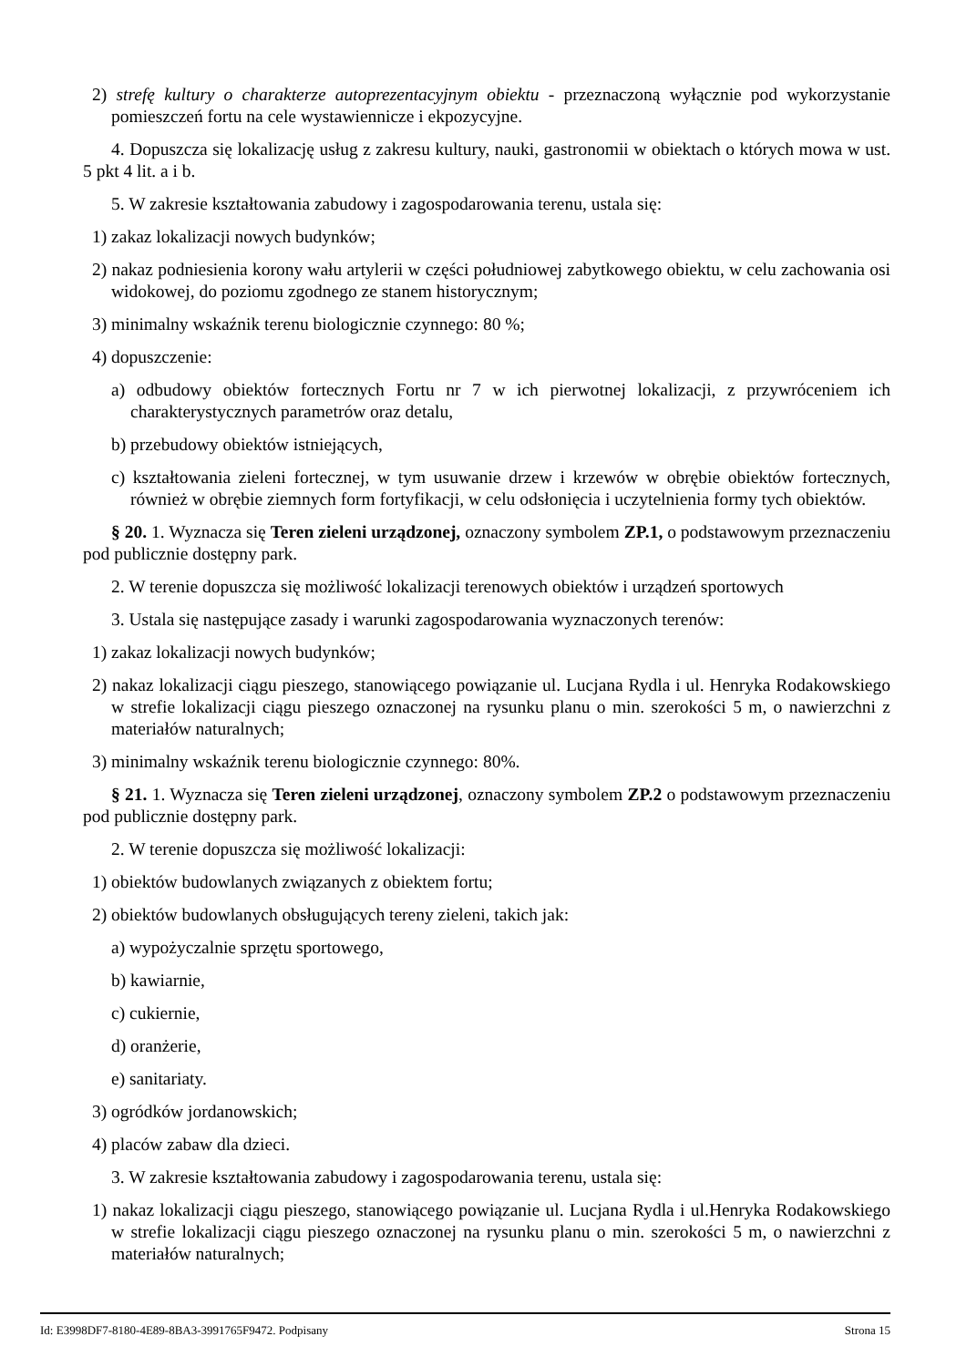2) strefę kultury o charakterze autoprezentacyjnym obiektu - przeznaczoną wyłącznie pod wykorzystanie pomieszczeń fortu na cele wystawiennicze i ekpozycyjne.
4. Dopuszcza się lokalizację usług z zakresu kultury, nauki, gastronomii w obiektach o których mowa w ust. 5 pkt 4 lit. a i b.
5. W zakresie kształtowania zabudowy i zagospodarowania terenu, ustala się:
1) zakaz lokalizacji nowych budynków;
2) nakaz podniesienia korony wału artylerii w części południowej zabytkowego obiektu, w celu zachowania osi widokowej, do poziomu zgodnego ze stanem historycznym;
3) minimalny wskaźnik terenu biologicznie czynnego: 80 %;
4) dopuszczenie:
a) odbudowy obiektów fortecznych Fortu nr 7 w ich pierwotnej lokalizacji, z przywróceniem ich charakterystycznych parametrów oraz detalu,
b) przebudowy obiektów istniejących,
c) kształtowania zieleni fortecznej, w tym usuwanie drzew i krzewów w obrębie obiektów fortecznych, również w obrębie ziemnych form fortyfikacji, w celu odsłonięcia i uczytelnienia formy tych obiektów.
§ 20. 1. Wyznacza się Teren zieleni urządzonej, oznaczony symbolem ZP.1, o podstawowym przeznaczeniu pod publicznie dostępny park.
2. W terenie dopuszcza się możliwość lokalizacji terenowych obiektów i urządzeń sportowych
3. Ustala się następujące zasady i warunki zagospodarowania wyznaczonych terenów:
1) zakaz lokalizacji nowych budynków;
2) nakaz lokalizacji ciągu pieszego, stanowiącego powiązanie ul. Lucjana Rydla i ul. Henryka Rodakowskiego w strefie lokalizacji ciągu pieszego oznaczonej na rysunku planu o min. szerokości 5 m, o nawierzchni z materiałów naturalnych;
3) minimalny wskaźnik terenu biologicznie czynnego: 80%.
§ 21. 1. Wyznacza się Teren zieleni urządzonej, oznaczony symbolem ZP.2 o podstawowym przeznaczeniu pod publicznie dostępny park.
2. W terenie dopuszcza się możliwość lokalizacji:
1) obiektów budowlanych związanych z obiektem fortu;
2) obiektów budowlanych obsługujących tereny zieleni, takich jak:
a) wypożyczalnie sprzętu sportowego,
b) kawiarnie,
c) cukiernie,
d) oranżerie,
e) sanitariaty.
3) ogródków jordanowskich;
4) placów zabaw dla dzieci.
3. W zakresie kształtowania zabudowy i zagospodarowania terenu, ustala się:
1) nakaz lokalizacji ciągu pieszego, stanowiącego powiązanie ul. Lucjana Rydla i ul.Henryka Rodakowskiego w strefie lokalizacji ciągu pieszego oznaczonej na rysunku planu o min. szerokości 5 m, o nawierzchni z materiałów naturalnych;
Id: E3998DF7-8180-4E89-8BA3-3991765F9472. Podpisany Strona 15